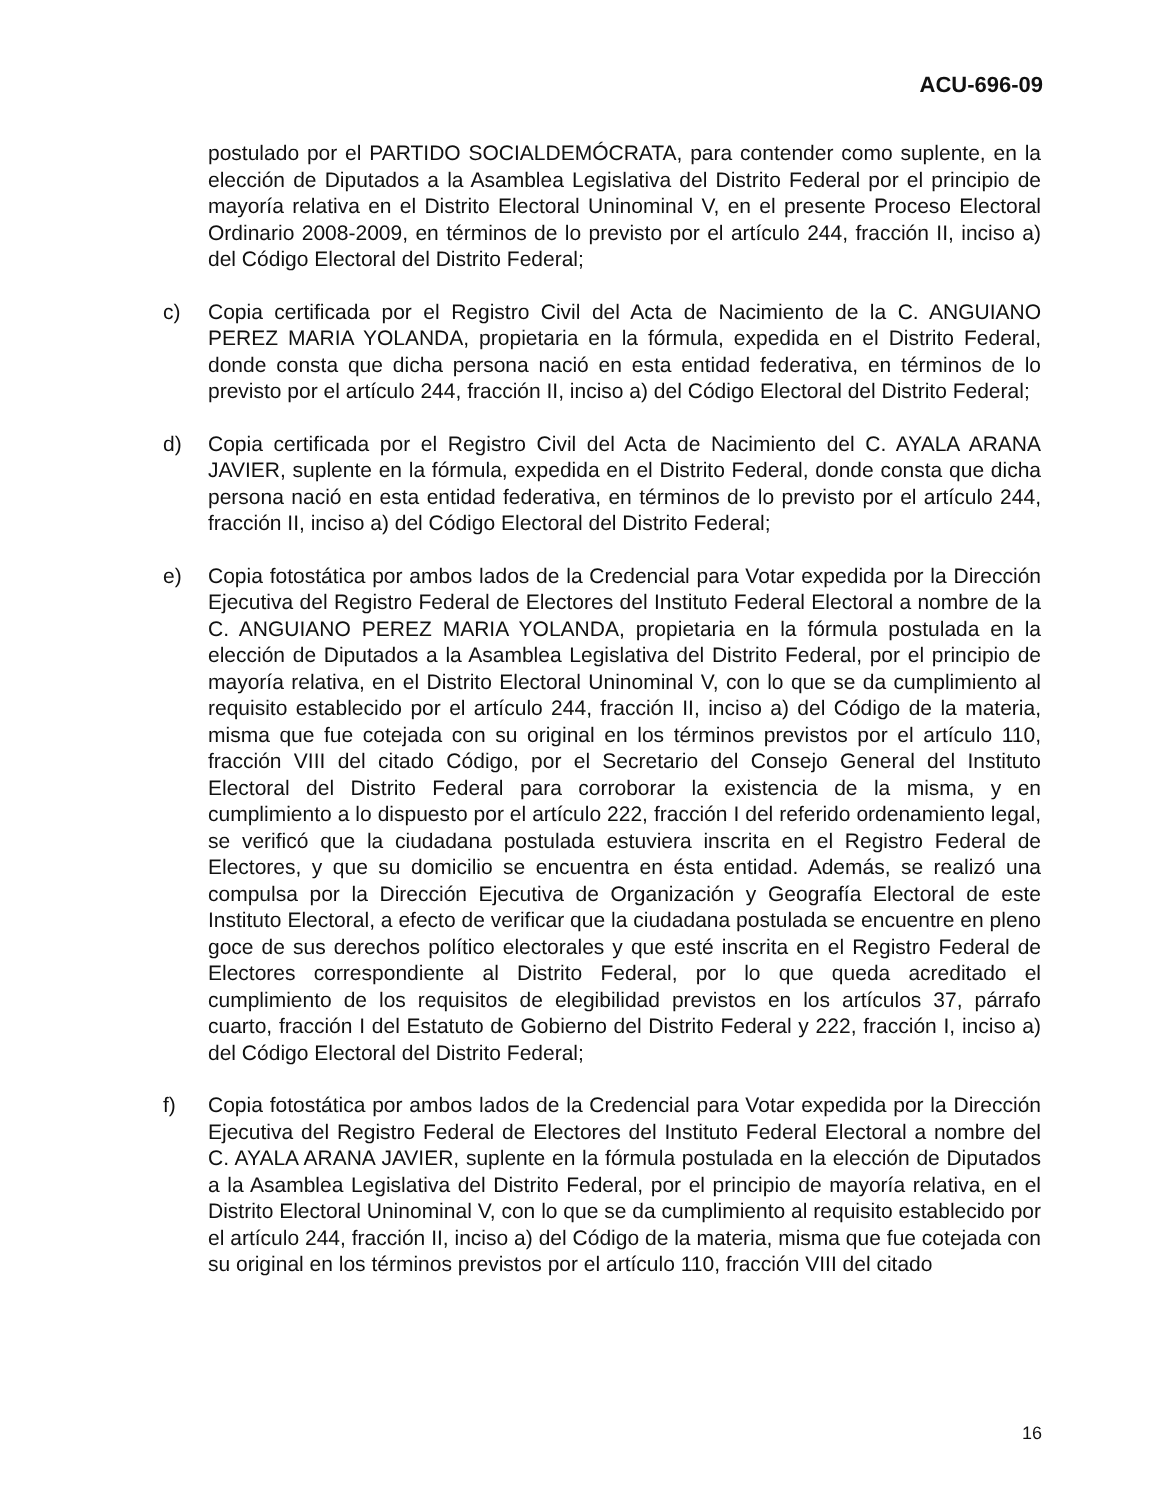ACU-696-09
postulado por el PARTIDO SOCIALDEMÓCRATA, para contender como suplente, en la elección de Diputados a la Asamblea Legislativa del Distrito Federal por el principio de mayoría relativa en el Distrito Electoral Uninominal V, en el presente Proceso Electoral Ordinario 2008-2009, en términos de lo previsto por el artículo 244, fracción II, inciso a) del Código Electoral del Distrito Federal;
c) Copia certificada por el Registro Civil del Acta de Nacimiento de la C. ANGUIANO PEREZ MARIA YOLANDA, propietaria en la fórmula, expedida en el Distrito Federal, donde consta que dicha persona nació en esta entidad federativa, en términos de lo previsto por el artículo 244, fracción II, inciso a) del Código Electoral del Distrito Federal;
d) Copia certificada por el Registro Civil del Acta de Nacimiento del C. AYALA ARANA JAVIER, suplente en la fórmula, expedida en el Distrito Federal, donde consta que dicha persona nació en esta entidad federativa, en términos de lo previsto por el artículo 244, fracción II, inciso a) del Código Electoral del Distrito Federal;
e) Copia fotostática por ambos lados de la Credencial para Votar expedida por la Dirección Ejecutiva del Registro Federal de Electores del Instituto Federal Electoral a nombre de la C. ANGUIANO PEREZ MARIA YOLANDA, propietaria en la fórmula postulada en la elección de Diputados a la Asamblea Legislativa del Distrito Federal, por el principio de mayoría relativa, en el Distrito Electoral Uninominal V, con lo que se da cumplimiento al requisito establecido por el artículo 244, fracción II, inciso a) del Código de la materia, misma que fue cotejada con su original en los términos previstos por el artículo 110, fracción VIII del citado Código, por el Secretario del Consejo General del Instituto Electoral del Distrito Federal para corroborar la existencia de la misma, y en cumplimiento a lo dispuesto por el artículo 222, fracción I del referido ordenamiento legal, se verificó que la ciudadana postulada estuviera inscrita en el Registro Federal de Electores, y que su domicilio se encuentra en ésta entidad. Además, se realizó una compulsa por la Dirección Ejecutiva de Organización y Geografía Electoral de este Instituto Electoral, a efecto de verificar que la ciudadana postulada se encuentre en pleno goce de sus derechos político electorales y que esté inscrita en el Registro Federal de Electores correspondiente al Distrito Federal, por lo que queda acreditado el cumplimiento de los requisitos de elegibilidad previstos en los artículos 37, párrafo cuarto, fracción I del Estatuto de Gobierno del Distrito Federal y 222, fracción I, inciso a) del Código Electoral del Distrito Federal;
f) Copia fotostática por ambos lados de la Credencial para Votar expedida por la Dirección Ejecutiva del Registro Federal de Electores del Instituto Federal Electoral a nombre del C. AYALA ARANA JAVIER, suplente en la fórmula postulada en la elección de Diputados a la Asamblea Legislativa del Distrito Federal, por el principio de mayoría relativa, en el Distrito Electoral Uninominal V, con lo que se da cumplimiento al requisito establecido por el artículo 244, fracción II, inciso a) del Código de la materia, misma que fue cotejada con su original en los términos previstos por el artículo 110, fracción VIII del citado
16